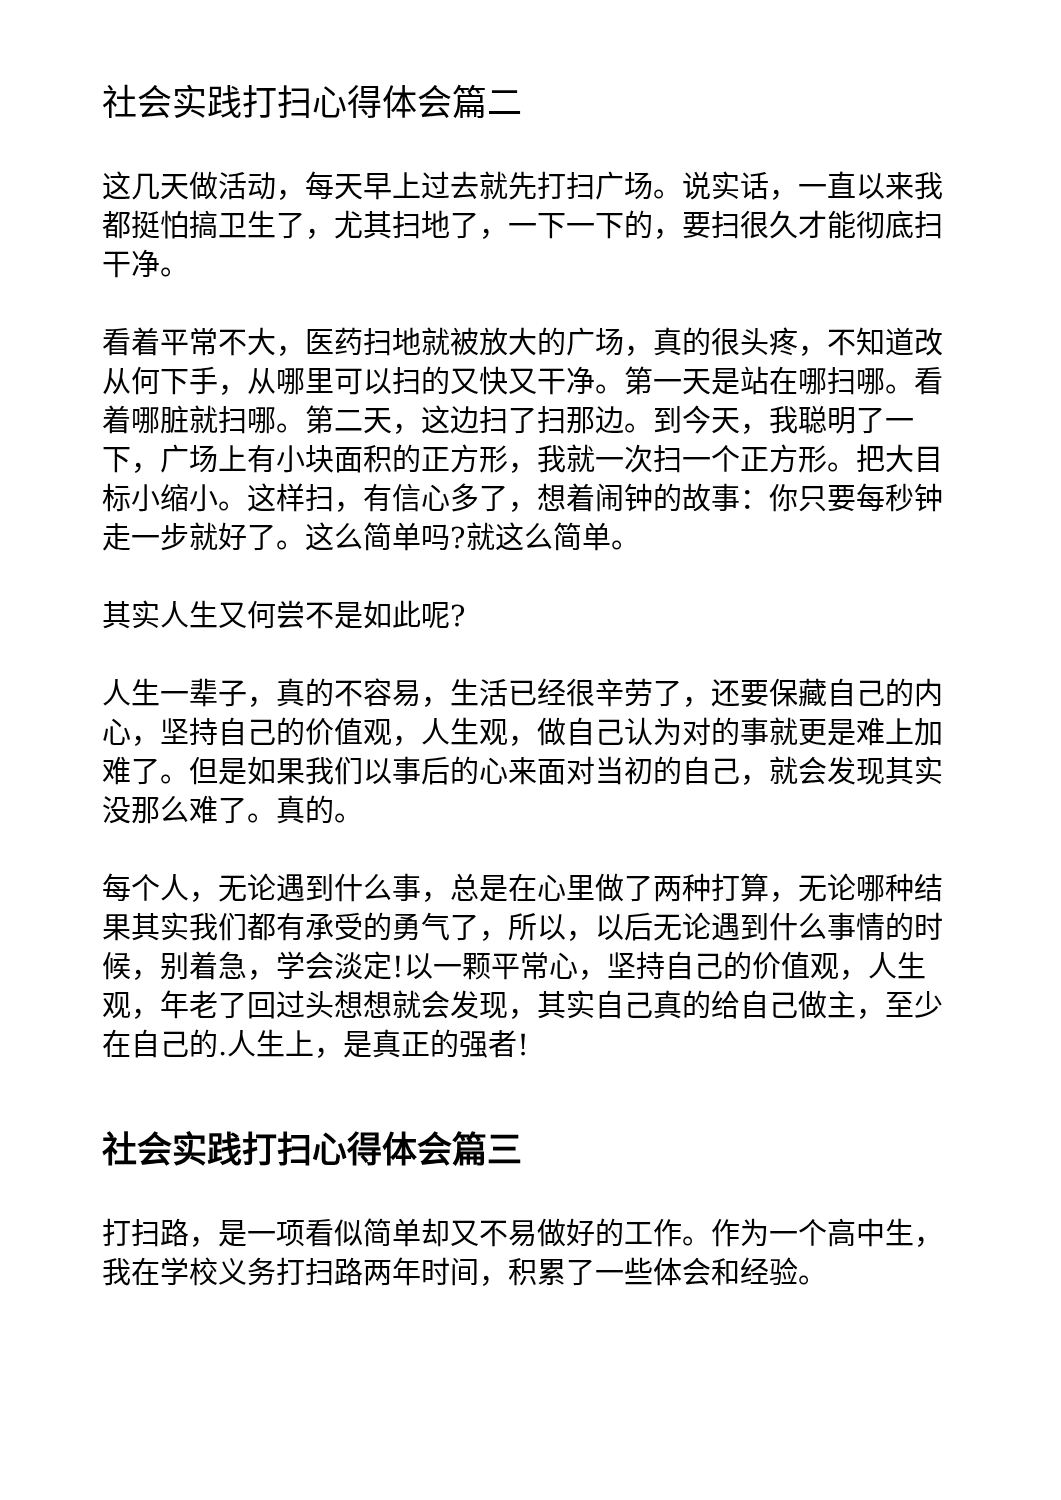社会实践打扫心得体会篇二
这几天做活动，每天早上过去就先打扫广场。说实话，一直以来我都挺怕搞卫生了，尤其扫地了，一下一下的，要扫很久才能彻底扫干净。
看着平常不大，医药扫地就被放大的广场，真的很头疼，不知道改从何下手，从哪里可以扫的又快又干净。第一天是站在哪扫哪。看着哪脏就扫哪。第二天，这边扫了扫那边。到今天，我聪明了一下，广场上有小块面积的正方形，我就一次扫一个正方形。把大目标小缩小。这样扫，有信心多了，想着闹钟的故事：你只要每秒钟走一步就好了。这么简单吗?就这么简单。
其实人生又何尝不是如此呢?
人生一辈子，真的不容易，生活已经很辛劳了，还要保藏自己的内心，坚持自己的价值观，人生观，做自己认为对的事就更是难上加难了。但是如果我们以事后的心来面对当初的自己，就会发现其实没那么难了。真的。
每个人，无论遇到什么事，总是在心里做了两种打算，无论哪种结果其实我们都有承受的勇气了，所以，以后无论遇到什么事情的时候，别着急，学会淡定!以一颗平常心，坚持自己的价值观，人生观，年老了回过头想想就会发现，其实自己真的给自己做主，至少在自己的.人生上，是真正的强者!
社会实践打扫心得体会篇三
打扫路，是一项看似简单却又不易做好的工作。作为一个高中生，我在学校义务打扫路两年时间，积累了一些体会和经验。